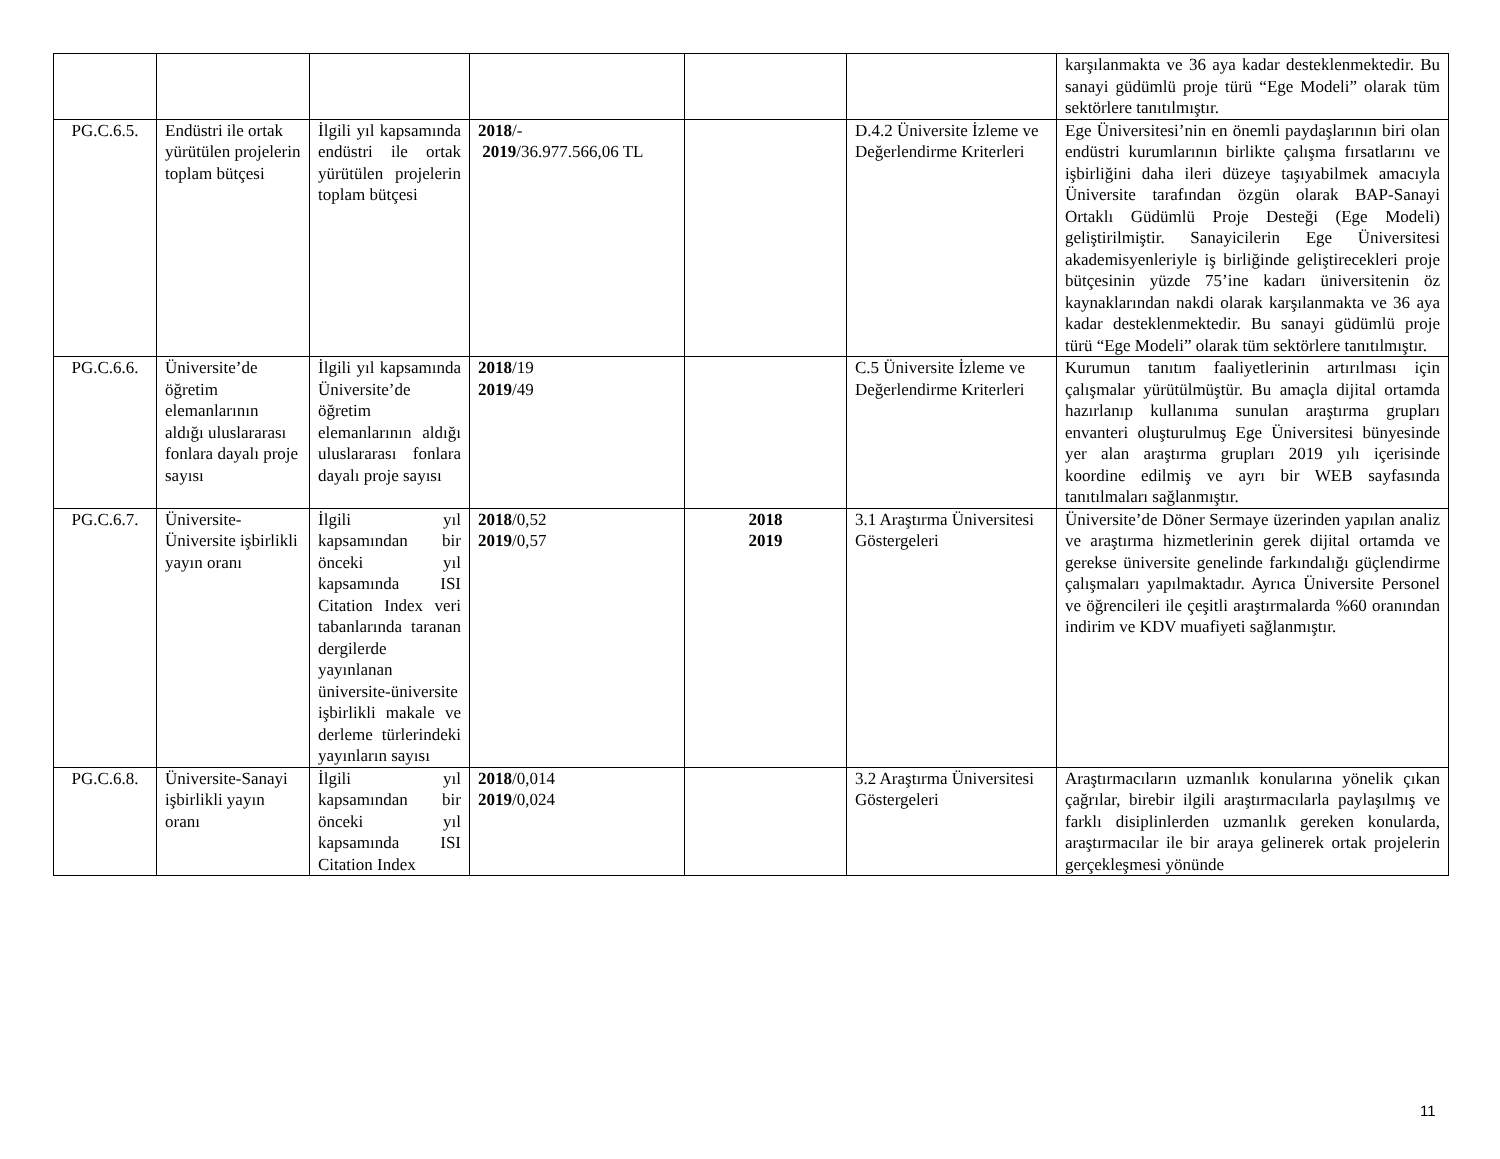| | | | | | | karşılanmakta ve 36 aya kadar desteklenmektedir. Bu sanayi güdümlü proje türü “Ege Modeli” olarak tüm sektörlere tanıtılmıştır. |
| PG.C.6.5. | Endüstri ile ortak yürütülen projelerin toplam bütçesi | İlgili yıl kapsamında endüstri ile ortak yürütülen projelerin toplam bütçesi | 2018 /- 2019 /36.977.566,06 TL | | D.4.2 Üniversite İzleme ve Değerlendirme Kriterleri | Ege Üniversitesi’nin en önemli paydaşlarının biri olan endüstri kurumlarının birlikte çalışma fırsatlarını ve işbirliğini daha ileri düzeye taşıyabilmek amacıyla Üniversite tarafından özgün olarak BAP-Sanayi Ortaklı Güdümlü Proje Desteği (Ege Modeli) geliştirilmiştir. Sanayicilerin Ege Üniversitesi akademisyenleriyle iş birliğinde geliştirecekleri proje bütçesinin yüzde 75’ine kadarı üniversitenin öz kaynaklarından nakdi olarak karşılanmakta ve 36 aya kadar desteklenmektedir. Bu sanayi güdümlü proje türü “Ege Modeli” olarak tüm sektörlere tanıtılmıştır. |
| PG.C.6.6. | Üniversite’de öğretim elemanlarının aldığı uluslararası fonlara dayalı proje sayısı | İlgili yıl kapsamında Üniversite’de öğretim elemanlarının aldığı uluslararası fonlara dayalı proje sayısı | 2018 /19 2019 /49 | | C.5 Üniversite İzleme ve Değerlendirme Kriterleri | Kurumun tanıtım faaliyetlerinin artırılması için çalışmalar yürütülmüştür. Bu amaçla dijital ortamda hazırlanıp kullanıma sunulan araştırma grupları envanteri oluşturulmuş Ege Üniversitesi bünyesinde yer alan araştırma grupları 2019 yılı içerisinde koordine edilmiş ve ayrı bir WEB sayfasında tanıtılmaları sağlanmıştır. |
| PG.C.6.7. | Üniversite-Üniversite işbirlikli yayın oranı | İlgili yıl kapsamından bir önceki yıl kapsamında ISI Citation Index veri tabanlarında taranan dergilerde yayınlanan üniversite-üniversite işbirlikli makale ve derleme türlerindeki yayınların sayısı | 2018 /0,52 2019 /0,57 | 2018 2019 | 3.1 Araştırma Üniversitesi Göstergeleri | Üniversite’de Döner Sermaye üzerinden yapılan analiz ve araştırma hizmetlerinin gerek dijital ortamda ve gerekse üniversite genelinde farkındalığı güçlendirme çalışmaları yapılmaktadır. Ayrıca Üniversite Personel ve öğrencileri ile çeşitli araştırmalarda %60 oranından indirim ve KDV muafiyeti sağlanmıştır. |
| PG.C.6.8. | Üniversite-Sanayi işbirlikli yayın oranı | İlgili yıl kapsamından bir önceki yıl kapsamında ISI Citation Index | 2018 /0,014 2019 /0,024 | | 3.2 Araştırma Üniversitesi Göstergeleri | Araştırmacıların uzmanlık konularına yönelik çıkan çağrılar, birebir ilgili araştırmacılarla paylaşılmış ve farklı disiplinlerden uzmanlık gereken konularda, araştırmacılar ile bir araya gelinerek ortak projelerin gerçekleşmesi yönünde |
11